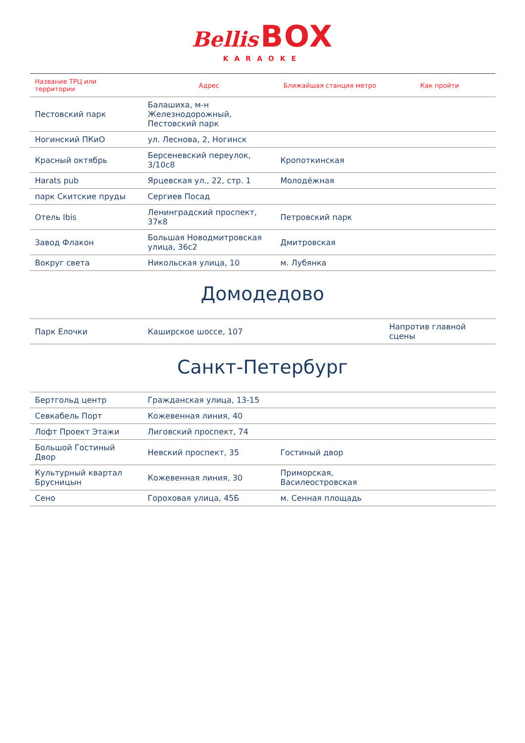Bellis BOX
KARAOKE
| Название ТРЦ или территории | Адрес | Ближайшая станция метро | Как пройти |
| --- | --- | --- | --- |
| Пестовский парк | Балашиха, м-н Железнодорожный, Пестовский парк | | |
| Ногинский ПКиО | ул. Леснова, 2, Ногинск | | |
| Красный октябрь | Берсеневский переулок, 3/10с8 | Кропоткинская | |
| Harats pub | Ярцевская ул., 22, стр. 1 | Молодёжная | |
| парк Скитские пруды | Сергиев Посад | | |
| Отель Ibis | Ленинградский проспект, 37к8 | Петровский парк | |
| Завод Флакон | Большая Новодмитровская улица, 36с2 | Дмитровская | |
| Вокруг света | Никольская улица, 10 | м. Лубянка | |
Домодедово
| Парк Елочки | Каширское шоссе, 107 | | Напротив главной сцены |
Санкт-Петербург
| Бертгольд центр | Гражданская улица, 13-15 | | |
| Севкабель Порт | Кожевенная линия, 40 | | |
| Лофт Проект Этажи | Лиговский проспект, 74 | | |
| Большой Гостиный Двор | Невский проспект, 35 | Гостиный двор | |
| Культурный квартал Брусницын | Кожевенная линия, 30 | Приморская, Василеостровская | |
| Сено | Гороховая улица, 45Б | м. Сенная площадь | |